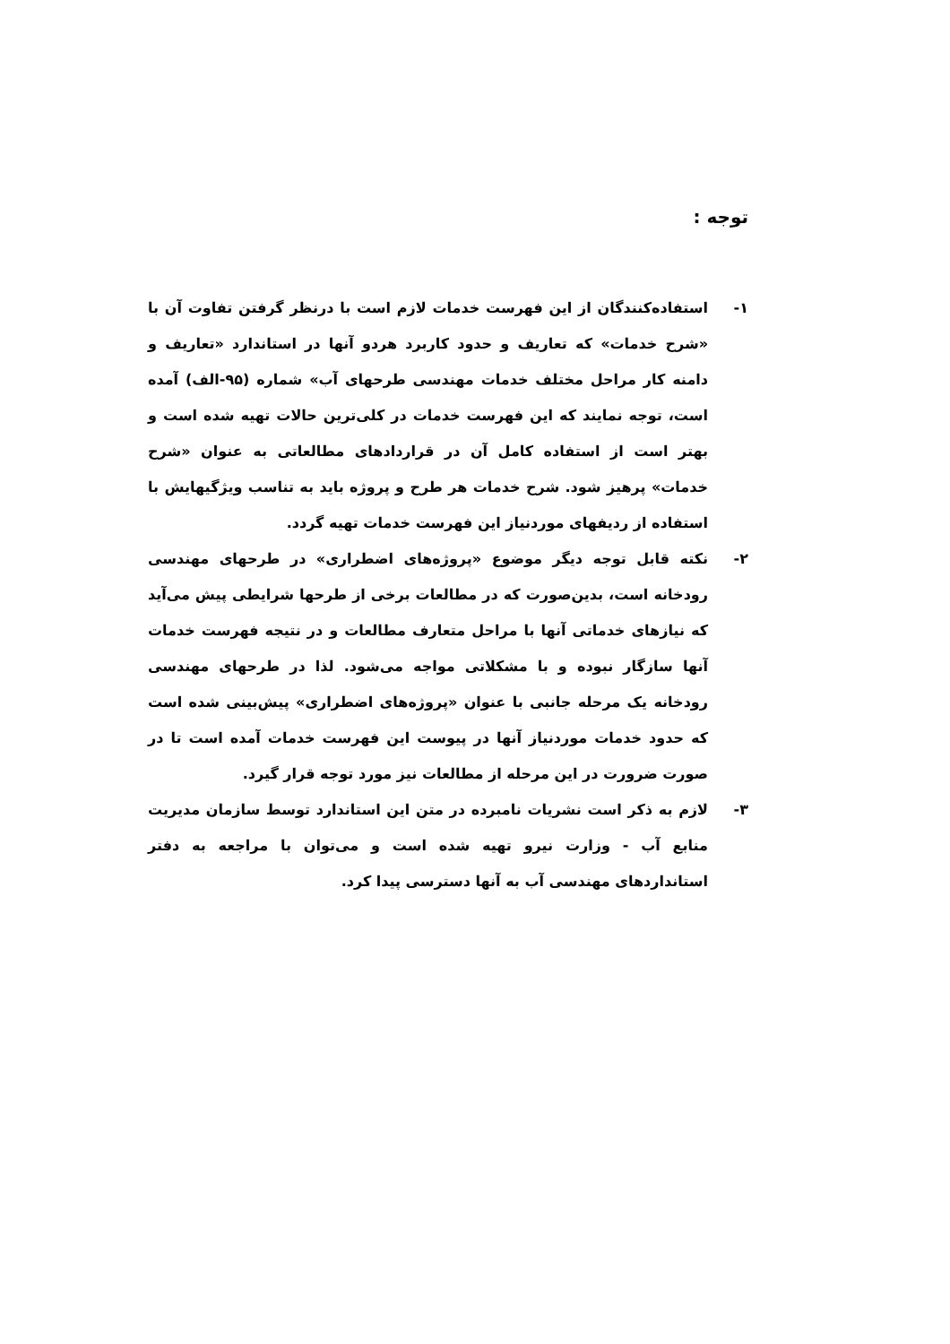توجه :
۱- استفاده‌کنندگان از این فهرست خدمات لازم است با درنظر گرفتن تفاوت آن با «شرح خدمات» که تعاریف و حدود کاربرد هردو آنها در استاندارد «تعاریف و دامنه کار مراحل مختلف خدمات مهندسی طرحهای آب» شماره (۹۵-الف) آمده است، توجه نمایند که این فهرست خدمات در کلی‌ترین حالات تهیه شده است و بهتر است از استفاده کامل آن در قراردادهای مطالعاتی به عنوان «شرح خدمات» پرهیز شود. شرح خدمات هر طرح و پروژه باید به تناسب ویژگیهایش با استفاده از ردیفهای موردنیاز این فهرست خدمات تهیه گردد.
۲- نکته قابل توجه دیگر موضوع «پروژه‌های اضطراری» در طرحهای مهندسی رودخانه است، بدین‌صورت که در مطالعات برخی از طرحها شرایطی پیش می‌آید که نیازهای خدماتی آنها با مراحل متعارف مطالعات و در نتیجه فهرست خدمات آنها سازگار نبوده و با مشکلاتی مواجه می‌شود. لذا در طرحهای مهندسی رودخانه یک مرحله جانبی با عنوان «پروژه‌های اضطراری» پیش‌بینی شده است که حدود خدمات موردنیاز آنها در پیوست این فهرست خدمات آمده است تا در صورت ضرورت در این مرحله از مطالعات نیز مورد توجه قرار گیرد.
۳- لازم به ذکر است نشریات نامبرده در متن این استاندارد توسط سازمان مدیریت منابع آب - وزارت نیرو تهیه شده است و می‌توان با مراجعه به دفتر استانداردهای مهندسی آب به آنها دسترسی پیدا کرد.